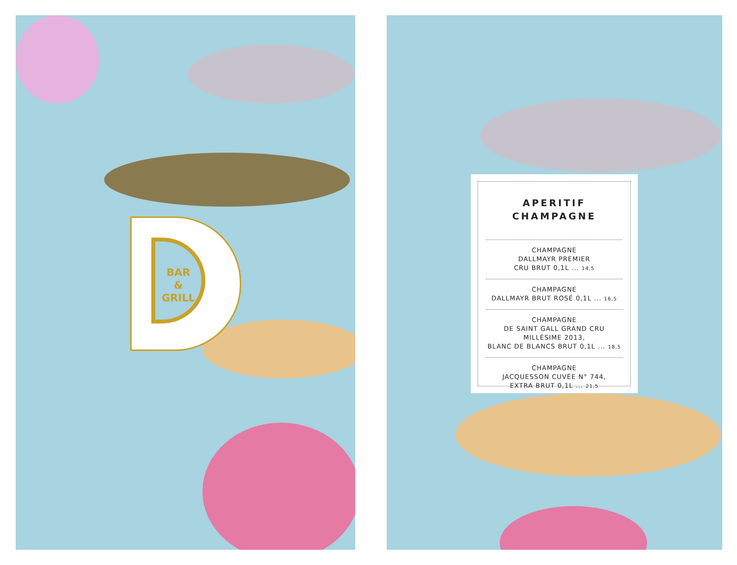BAR
&
GRILL
APERITIF
CHAMPAGNE
CHAMPAGNE
DALLMAYR PREMIER
CRU BRUT 0,1L ... 14,5
CHAMPAGNE
DALLMAYR BRUT ROSÉ 0,1L ... 16,5
CHAMPAGNE
DE SAINT GALL GRAND CRU
MILLÉSIME 2013,
BLANC DE BLANCS BRUT 0,1L ... 18,5
CHAMPAGNE
JACQUESSON CUVÉE N° 744,
EXTRA BRUT 0,1L ... 21,5